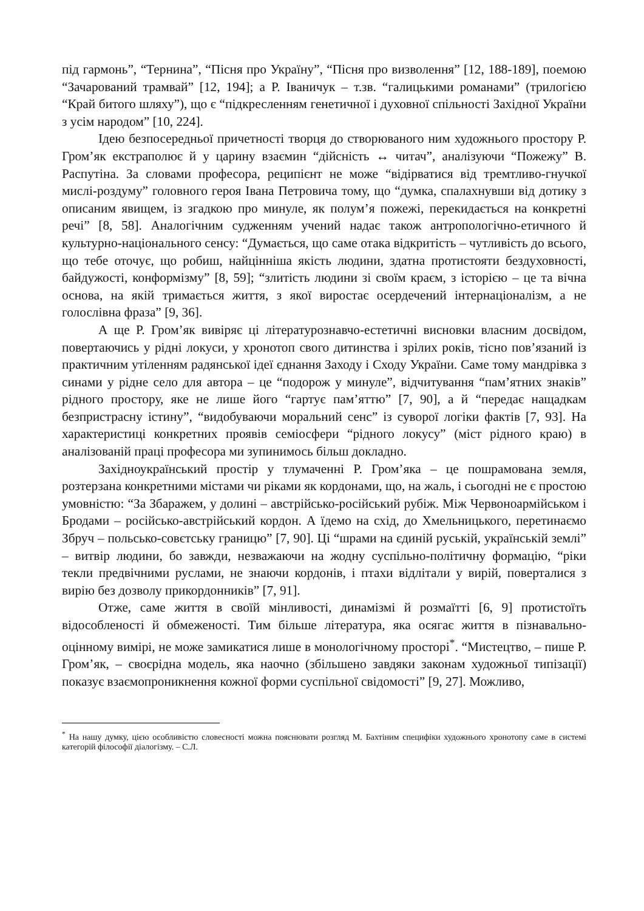під гармонь”, “Тернина”, “Пісня про Україну”, “Пісня про визволення” [12, 188-189], поемою “Зачарований трамвай” [12, 194]; а Р. Іваничук – т.зв. “галицькими романами” (трилогією “Край битого шляху”), що є “підкресленням генетичної і духовної спільності Західної України з усім народом” [10, 224].
Ідею безпосередньої причетності творця до створюваного ним художнього простору Р. Гром’як екстраполює й у царину взаємин “дійсність ↔ читач”, аналізуючи “Пожежу” В. Распутіна. За словами професора, реципієнт не може “відірватися від тремтливо-гнучкої мислі-роздуму” головного героя Івана Петровича тому, що “думка, спалахнувши від дотику з описаним явищем, із згадкою про минуле, як полум’я пожежі, перекидається на конкретні речі” [8, 58]. Аналогічним судженням учений надає також антропологічно-етичного й культурно-національного сенсу: “Думається, що саме отака відкритість – чутливість до всього, що тебе оточує, що робиш, найцінніша якість людини, здатна протистояти бездуховності, байдужості, конформізму” [8, 59]; “злитість людини зі своїм краєм, з історією – це та вічна основа, на якій тримається життя, з якої виростає осердечений інтернаціоналізм, а не голослівна фраза” [9, 36].
А ще Р. Гром’як вивіряє ці літературознавчо-естетичні висновки власним досвідом, повертаючись у рідні локуси, у хронотоп свого дитинства і зрілих років, тісно пов’язаний із практичним утіленням радянської ідеї єднання Заходу і Сходу України. Саме тому мандрівка з синами у рідне село для автора – це “подорож у минуле”, відчитування “пам’ятних знаків” рідного простору, яке не лише його “гартує пам’яттю” [7, 90], а й “передає нащадкам безпристрасну істину”, “видобуваючи моральний сенс” із суворої логіки фактів [7, 93]. На характеристиці конкретних проявів семіосфери “рідного локусу” (міст рідного краю) в аналізованій праці професора ми зупинимось більш докладно.
Західноукраїнський простір у тлумаченні Р. Гром’яка – це пошрамована земля, розтерзана конкретними містами чи ріками як кордонами, що, на жаль, і сьогодні не є простою умовністю: “За Збаражем, у долині – австрійсько-російський рубіж. Між Червоноармійськом і Бродами – російсько-австрійський кордон. А їдемо на схід, до Хмельницького, перетинаємо Збруч – польсько-совєтську границю” [7, 90]. Ці “шрами на єдиній руській, українській землі” – витвір людини, бо завжди, незважаючи на жодну суспільно-політичну формацію, “ріки текли предвічними руслами, не знаючи кордонів, і птахи відлітали у вирій, поверталися з вирію без дозволу прикордонників” [7, 91].
Отже, саме життя в своїй мінливості, динамізмі й розмаїтті [6, 9] протистоїть відособленості й обмеженості. Тим більше література, яка осягає життя в пізнавально-оцінному вимірі, не може замикатися лише в монологічному просторі<sup>*</sup>. “Мистецтво, – пише Р. Гром’як, – своєрідна модель, яка наочно (збільшено завдяки законам художньої типізації) показує взаємопроникнення кожної форми суспільної свідомості” [9, 27]. Можливо,
<sup>*</sup> На нашу думку, цією особливістю словесності можна пояснювати розгляд М. Бахтіним специфіки художнього хронотопу саме в системі категорій філософії діалогізму. – С.Л.